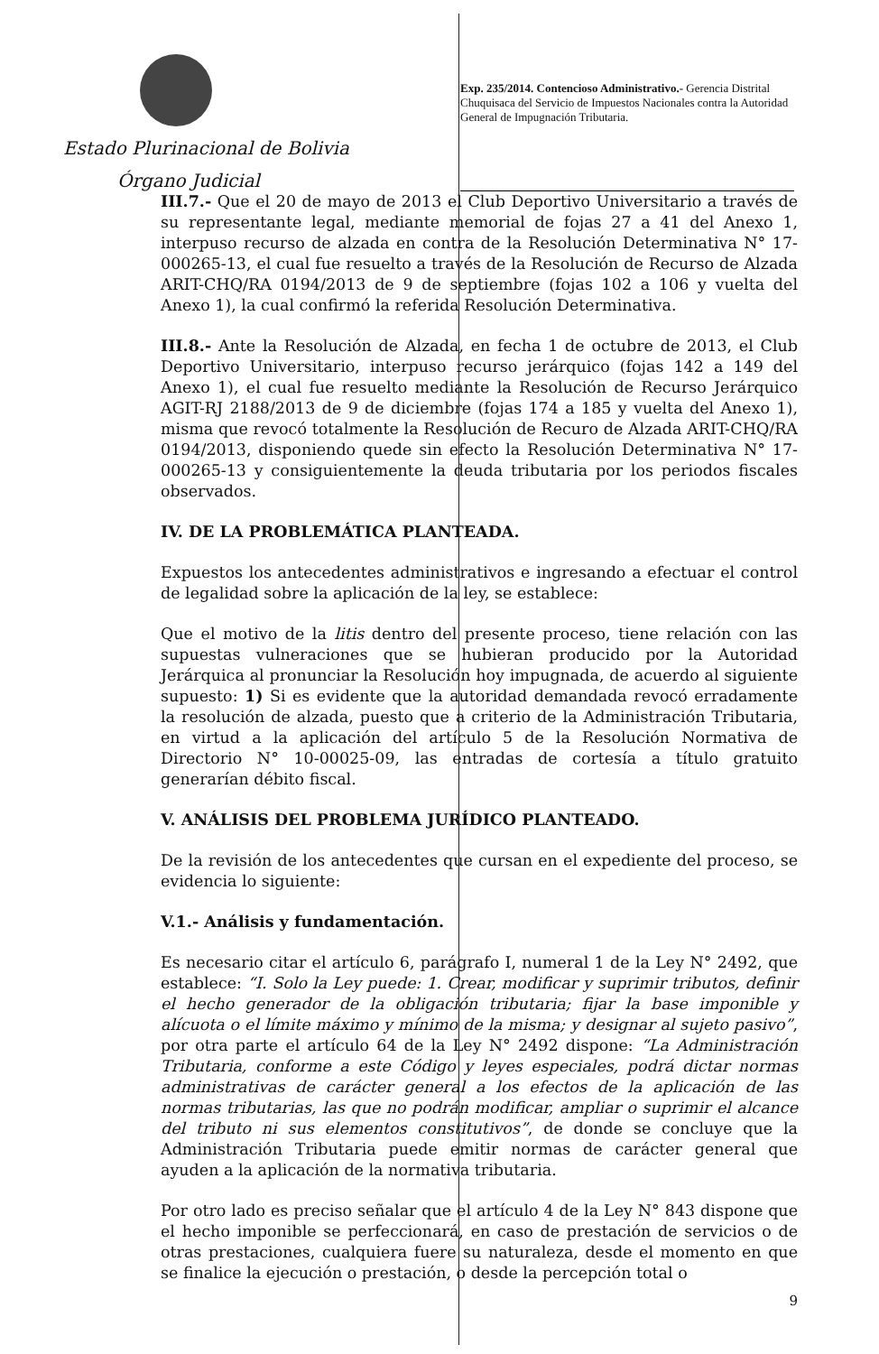Estado Plurinacional de Bolivia
Órgano Judicial
Exp. 235/2014. Contencioso Administrativo.- Gerencia Distrital Chuquisaca del Servicio de Impuestos Nacionales contra la Autoridad General de Impugnación Tributaria.
III.7.- Que el 20 de mayo de 2013 el Club Deportivo Universitario a través de su representante legal, mediante memorial de fojas 27 a 41 del Anexo 1, interpuso recurso de alzada en contra de la Resolución Determinativa N° 17-000265-13, el cual fue resuelto a través de la Resolución de Recurso de Alzada ARIT-CHQ/RA 0194/2013 de 9 de septiembre (fojas 102 a 106 y vuelta del Anexo 1), la cual confirmó la referida Resolución Determinativa.
III.8.- Ante la Resolución de Alzada, en fecha 1 de octubre de 2013, el Club Deportivo Universitario, interpuso recurso jerárquico (fojas 142 a 149 del Anexo 1), el cual fue resuelto mediante la Resolución de Recurso Jerárquico AGIT-RJ 2188/2013 de 9 de diciembre (fojas 174 a 185 y vuelta del Anexo 1), misma que revocó totalmente la Resolución de Recuro de Alzada ARIT-CHQ/RA 0194/2013, disponiendo quede sin efecto la Resolución Determinativa N° 17-000265-13 y consiguientemente la deuda tributaria por los periodos fiscales observados.
IV. DE LA PROBLEMÁTICA PLANTEADA.
Expuestos los antecedentes administrativos e ingresando a efectuar el control de legalidad sobre la aplicación de la ley, se establece:
Que el motivo de la litis dentro del presente proceso, tiene relación con las supuestas vulneraciones que se hubieran producido por la Autoridad Jerárquica al pronunciar la Resolución hoy impugnada, de acuerdo al siguiente supuesto: 1) Si es evidente que la autoridad demandada revocó erradamente la resolución de alzada, puesto que a criterio de la Administración Tributaria, en virtud a la aplicación del artículo 5 de la Resolución Normativa de Directorio N° 10-00025-09, las entradas de cortesía a título gratuito generarían débito fiscal.
V. ANÁLISIS DEL PROBLEMA JURÍDICO PLANTEADO.
De la revisión de los antecedentes que cursan en el expediente del proceso, se evidencia lo siguiente:
V.1.- Análisis y fundamentación.
Es necesario citar el artículo 6, parágrafo I, numeral 1 de la Ley N° 2492, que establece: “I. Solo la Ley puede: 1. Crear, modificar y suprimir tributos, definir el hecho generador de la obligación tributaria; fijar la base imponible y alícuota o el límite máximo y mínimo de la misma; y designar al sujeto pasivo”, por otra parte el artículo 64 de la Ley N° 2492 dispone: “La Administración Tributaria, conforme a este Código y leyes especiales, podrá dictar normas administrativas de carácter general a los efectos de la aplicación de las normas tributarias, las que no podrán modificar, ampliar o suprimir el alcance del tributo ni sus elementos constitutivos”, de donde se concluye que la Administración Tributaria puede emitir normas de carácter general que ayuden a la aplicación de la normativa tributaria.
Por otro lado es preciso señalar que el artículo 4 de la Ley N° 843 dispone que el hecho imponible se perfeccionará, en caso de prestación de servicios o de otras prestaciones, cualquiera fuere su naturaleza, desde el momento en que se finalice la ejecución o prestación, o desde la percepción total o
9